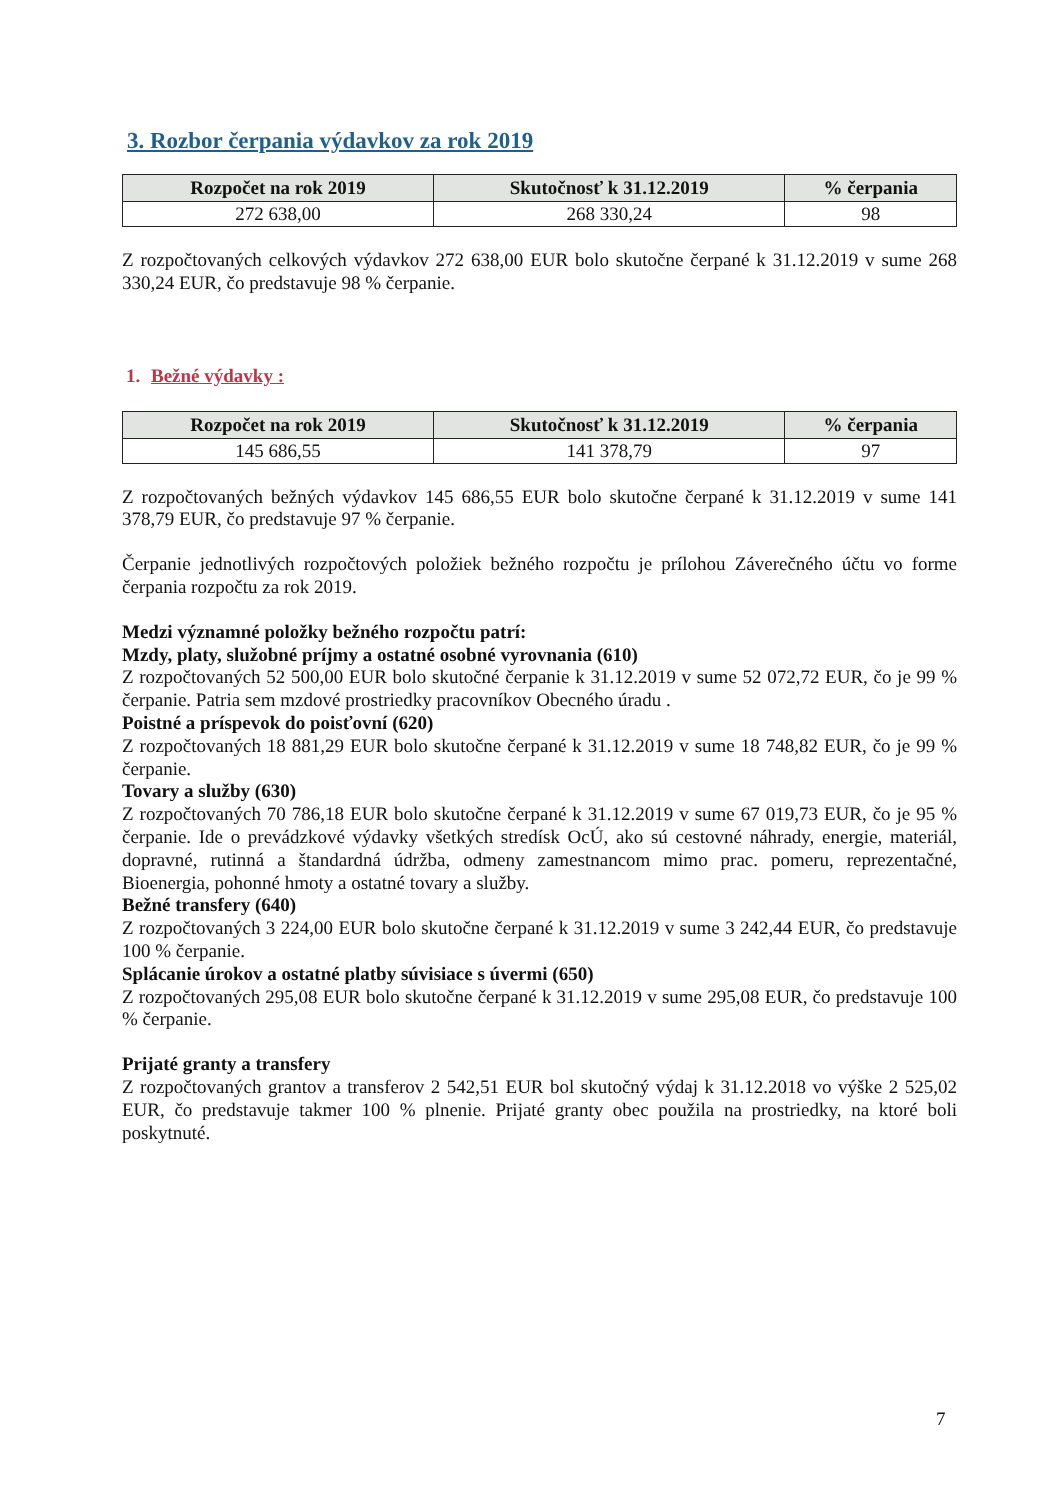3. Rozbor čerpania výdavkov za rok 2019
| Rozpočet na rok 2019 | Skutočnosť k 31.12.2019 | % čerpania |
| --- | --- | --- |
| 272 638,00 | 268 330,24 | 98 |
Z rozpočtovaných celkových výdavkov 272 638,00 EUR bolo skutočne čerpané k 31.12.2019 v sume 268 330,24 EUR, čo predstavuje 98 % čerpanie.
1. Bežné výdavky :
| Rozpočet na rok 2019 | Skutočnosť k 31.12.2019 | % čerpania |
| --- | --- | --- |
| 145 686,55 | 141 378,79 | 97 |
Z rozpočtovaných bežných výdavkov 145 686,55 EUR bolo skutočne čerpané k 31.12.2019 v sume 141 378,79 EUR, čo predstavuje 97 % čerpanie.
Čerpanie jednotlivých rozpočtových položiek bežného rozpočtu je prílohou Záverečného účtu vo forme čerpania rozpočtu za rok 2019.
Medzi významné položky bežného rozpočtu patrí:
Mzdy, platy, služobné príjmy a ostatné osobné vyrovnania (610)
Z rozpočtovaných 52 500,00 EUR bolo skutočné čerpanie k 31.12.2019 v sume 52 072,72 EUR, čo je 99 % čerpanie. Patria sem mzdové prostriedky pracovníkov Obecného úradu .
Poistné a príspevok do poisťovní (620)
Z rozpočtovaných 18 881,29 EUR bolo skutočne čerpané k 31.12.2019 v sume 18 748,82 EUR, čo je 99 % čerpanie.
Tovary a služby (630)
Z rozpočtovaných 70 786,18 EUR bolo skutočne čerpané k 31.12.2019 v sume 67 019,73 EUR, čo je 95 % čerpanie. Ide o prevádzkové výdavky všetkých stredísk OcÚ, ako sú cestovné náhrady, energie, materiál, dopravné, rutinná a štandardná údržba, odmeny zamestnancom mimo prac. pomeru, reprezentačné, Bioenergia, pohonné hmoty a ostatné tovary a služby.
Bežné transfery (640)
Z rozpočtovaných 3 224,00 EUR bolo skutočne čerpané k 31.12.2019 v sume 3 242,44 EUR, čo predstavuje 100 % čerpanie.
Splácanie úrokov a ostatné platby súvisiace s úvermi (650)
Z rozpočtovaných 295,08 EUR bolo skutočne čerpané k 31.12.2019 v sume 295,08 EUR, čo predstavuje 100 % čerpanie.
Prijaté granty a transfery
Z rozpočtovaných grantov a transferov 2 542,51 EUR bol skutočný výdaj k 31.12.2018 vo výške 2 525,02 EUR, čo predstavuje takmer 100 % plnenie. Prijaté granty obec použila na prostriedky, na ktoré boli poskytnuté.
7